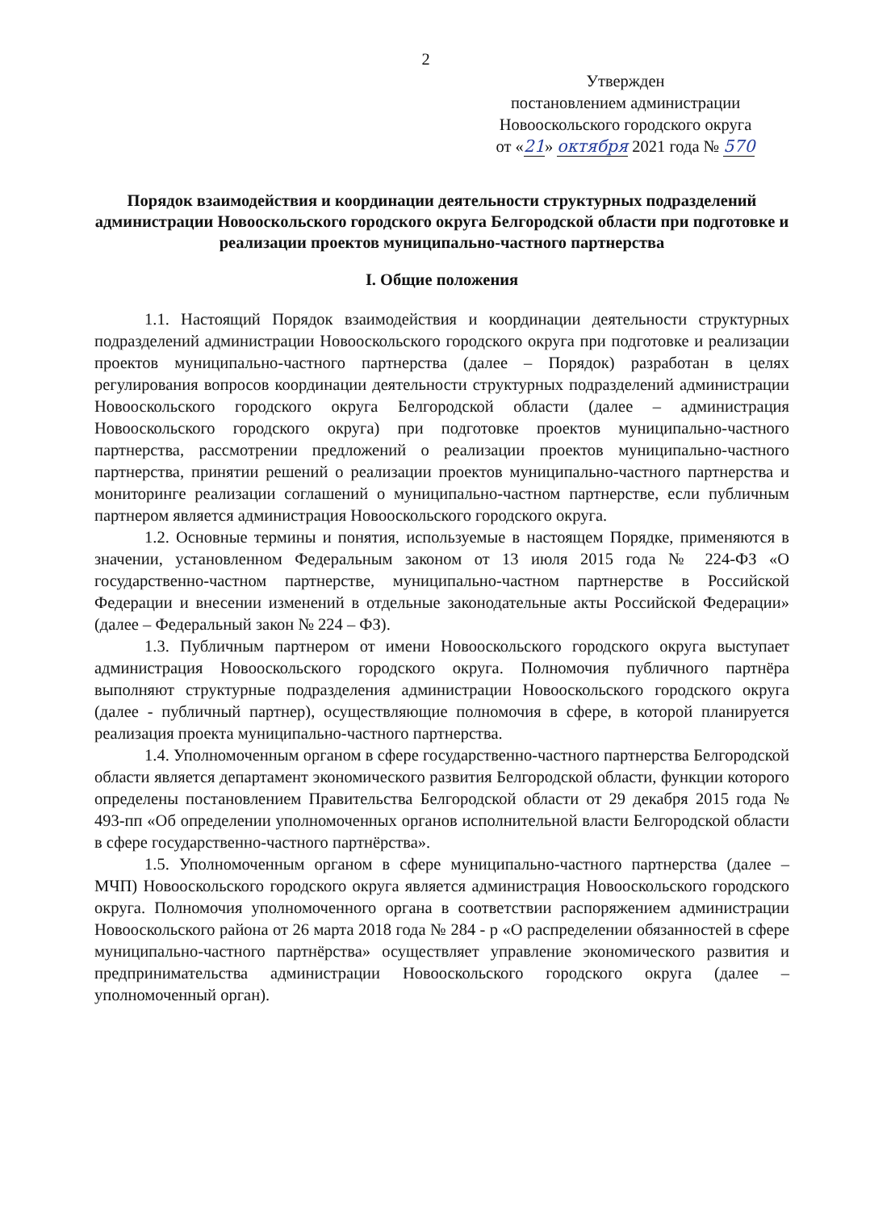2
Утвержден
постановлением администрации
Новооскольского городского округа
от «21» октября 2021 года № 570
Порядок взаимодействия и координации деятельности структурных подразделений администрации Новооскольского городского округа Белгородской области при подготовке и реализации проектов муниципально-частного партнерства
I. Общие положения
1.1. Настоящий Порядок взаимодействия и координации деятельности структурных подразделений администрации Новооскольского городского округа при подготовке и реализации проектов муниципально-частного партнерства (далее – Порядок) разработан в целях регулирования вопросов координации деятельности структурных подразделений администрации Новооскольского городского округа Белгородской области (далее – администрация Новооскольского городского округа) при подготовке проектов муниципально-частного партнерства, рассмотрении предложений о реализации проектов муниципально-частного партнерства, принятии решений о реализации проектов муниципально-частного партнерства и мониторинге реализации соглашений о муниципально-частном партнерстве, если публичным партнером является администрация Новооскольского городского округа.
1.2. Основные термины и понятия, используемые в настоящем Порядке, применяются в значении, установленном Федеральным законом от 13 июля 2015 года № 224-ФЗ «О государственно-частном партнерстве, муниципально-частном партнерстве в Российской Федерации и внесении изменений в отдельные законодательные акты Российской Федерации» (далее – Федеральный закон № 224 – ФЗ).
1.3. Публичным партнером от имени Новооскольского городского округа выступает администрация Новооскольского городского округа. Полномочия публичного партнёра выполняют структурные подразделения администрации Новооскольского городского округа (далее - публичный партнер), осуществляющие полномочия в сфере, в которой планируется реализация проекта муниципально-частного партнерства.
1.4. Уполномоченным органом в сфере государственно-частного партнерства Белгородской области является департамент экономического развития Белгородской области, функции которого определены постановлением Правительства Белгородской области от 29 декабря 2015 года № 493-пп «Об определении уполномоченных органов исполнительной власти Белгородской области в сфере государственно-частного партнёрства».
1.5. Уполномоченным органом в сфере муниципально-частного партнерства (далее – МЧП) Новооскольского городского округа является администрация Новооскольского городского округа. Полномочия уполномоченного органа в соответствии распоряжением администрации Новооскольского района от 26 марта 2018 года № 284 - р «О распределении обязанностей в сфере муниципально-частного партнёрства» осуществляет управление экономического развития и предпринимательства администрации Новооскольского городского округа (далее – уполномоченный орган).